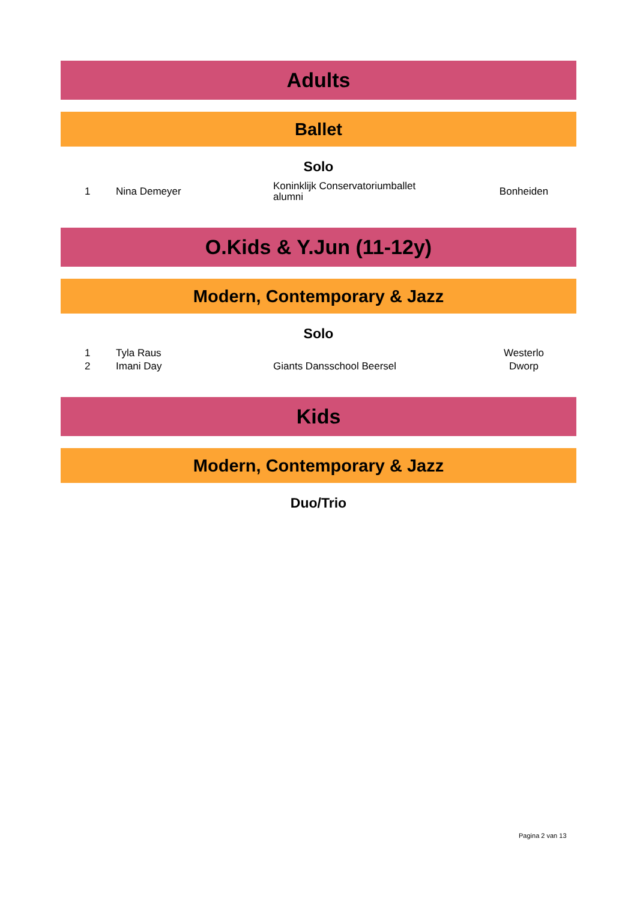Adults
Ballet
Solo
| 1 | Nina Demeyer | Koninklijk Conservatoriumballet alumni | Bonheiden |
O.Kids & Y.Jun (11-12y)
Modern, Contemporary & Jazz
Solo
| 1 | Tyla Raus | | Westerlo |
| 2 | Imani Day | Giants Dansschool Beersel | Dworp |
Kids
Modern, Contemporary & Jazz
Duo/Trio
Pagina 2 van 13